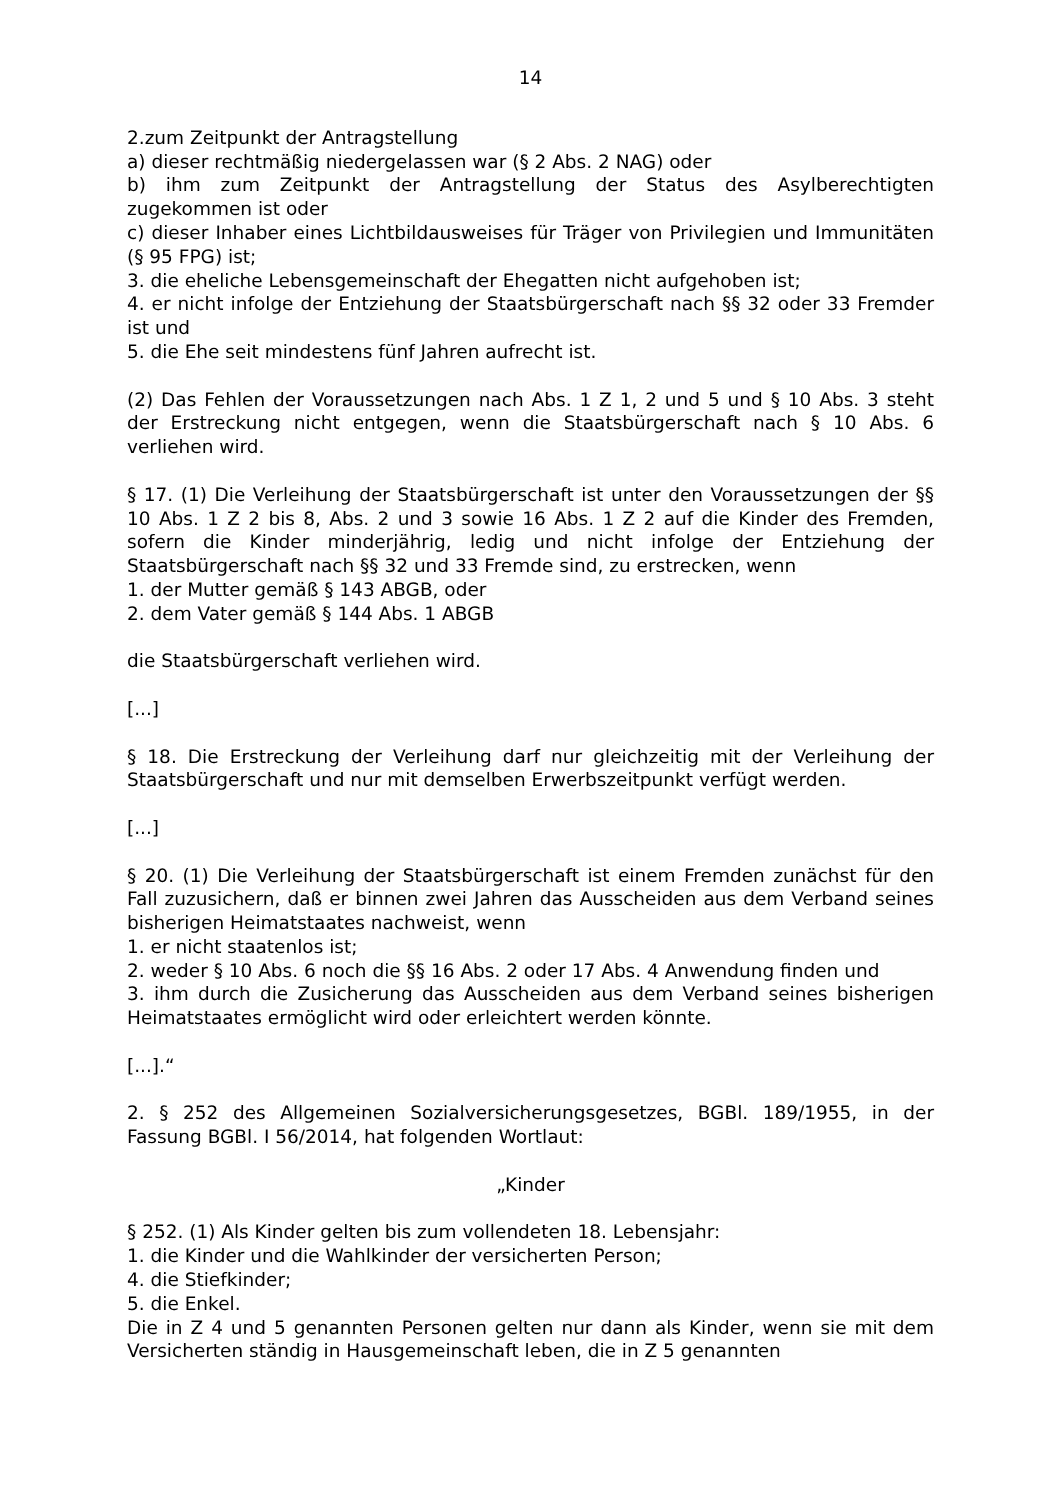14
2.zum Zeitpunkt der Antragstellung
a) dieser rechtmäßig niedergelassen war (§ 2 Abs. 2 NAG) oder
b) ihm zum Zeitpunkt der Antragstellung der Status des Asylberechtigten zugekommen ist oder
c) dieser Inhaber eines Lichtbildausweises für Träger von Privilegien und Immunitäten (§ 95 FPG) ist;
3. die eheliche Lebensgemeinschaft der Ehegatten nicht aufgehoben ist;
4. er nicht infolge der Entziehung der Staatsbürgerschaft nach §§ 32 oder 33 Fremder ist und
5. die Ehe seit mindestens fünf Jahren aufrecht ist.
(2) Das Fehlen der Voraussetzungen nach Abs. 1 Z 1, 2 und 5 und § 10 Abs. 3 steht der Erstreckung nicht entgegen, wenn die Staatsbürgerschaft nach § 10 Abs. 6 verliehen wird.
§ 17. (1) Die Verleihung der Staatsbürgerschaft ist unter den Voraussetzungen der §§ 10 Abs. 1 Z 2 bis 8, Abs. 2 und 3 sowie 16 Abs. 1 Z 2 auf die Kinder des Fremden, sofern die Kinder minderjährig, ledig und nicht infolge der Entziehung der Staatsbürgerschaft nach §§ 32 und 33 Fremde sind, zu erstrecken, wenn
1. der Mutter gemäß § 143 ABGB, oder
2. dem Vater gemäß § 144 Abs. 1 ABGB
die Staatsbürgerschaft verliehen wird.
[...]
§ 18. Die Erstreckung der Verleihung darf nur gleichzeitig mit der Verleihung der Staatsbürgerschaft und nur mit demselben Erwerbszeitpunkt verfügt werden.
[...]
§ 20. (1) Die Verleihung der Staatsbürgerschaft ist einem Fremden zunächst für den Fall zuzusichern, daß er binnen zwei Jahren das Ausscheiden aus dem Verband seines bisherigen Heimatstaates nachweist, wenn
1. er nicht staatenlos ist;
2. weder § 10 Abs. 6 noch die §§ 16 Abs. 2 oder 17 Abs. 4 Anwendung finden und
3. ihm durch die Zusicherung das Ausscheiden aus dem Verband seines bisherigen Heimatstaates ermöglicht wird oder erleichtert werden könnte.
[...].“
2. § 252 des Allgemeinen Sozialversicherungsgesetzes, BGBl. 189/1955, in der Fassung BGBl. I 56/2014, hat folgenden Wortlaut:
„Kinder
§ 252. (1) Als Kinder gelten bis zum vollendeten 18. Lebensjahr:
1. die Kinder und die Wahlkinder der versicherten Person;
4. die Stiefkinder;
5. die Enkel.
Die in Z 4 und 5 genannten Personen gelten nur dann als Kinder, wenn sie mit dem Versicherten ständig in Hausgemeinschaft leben, die in Z 5 genannten